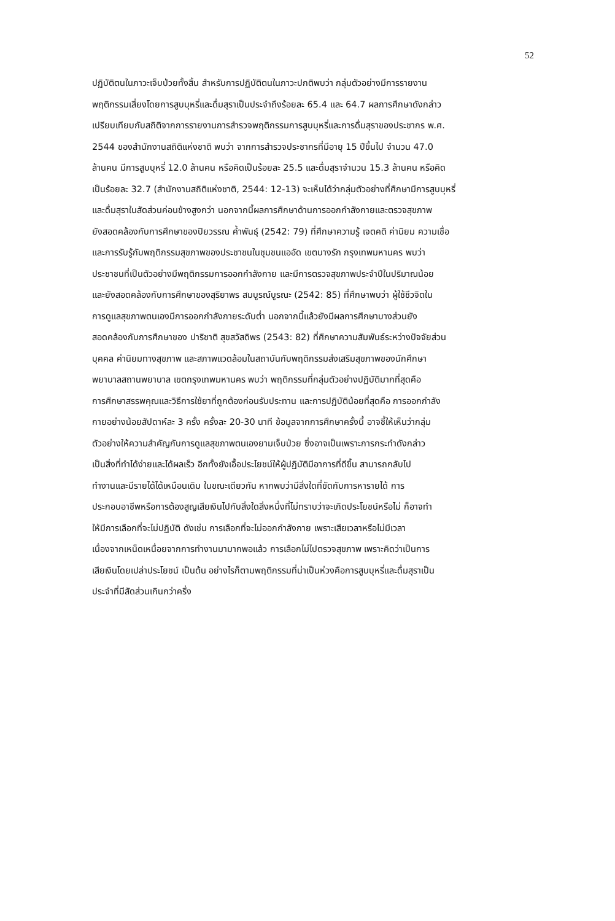52
ปฏิบัติตนในภาวะเจ็บป่วยทั้งสิ้น สำหรับการปฏิบัติตนในภาวะปกติพบว่า กลุ่มตัวอย่างมีการรายงาน
พฤติกรรมเสี่ยงโดยการสูบบุหรี่และดื่มสุราเป็นประจำถึงร้อยละ 65.4 และ 64.7 ผลการศึกษาดังกล่าว
เปรียบเทียบกับสถิติจากการรายงานการสำรวจพฤติกรรมการสูบบุหรี่และการดื่มสุราของประชากร พ.ศ.
2544 ของสำนักงานสถิติแห่งชาติ พบว่า จากการสำรวจประชากรที่มีอายุ 15 ปีขึ้นไป จำนวน 47.0
ล้านคน มีการสูบบุหรี่ 12.0 ล้านคน หรือคิดเป็นร้อยละ 25.5 และดื่มสุราจำนวน 15.3 ล้านคน หรือคิด
เป็นร้อยละ 32.7 (สำนักงานสถิติแห่งชาติ, 2544: 12-13) จะเห็นได้ว่ากลุ่มตัวอย่างที่ศึกษามีการสูบบุหรี่
และดื่มสุราในสัดส่วนค่อนข้างสูงกว่า นอกจากนี้ผลการศึกษาด้านการออกกำลังกายและตรวจสุขภาพ
ยังสอดคล้องกับการศึกษาของปิยวรรณ ค้ำพันธุ์ (2542: 79) ที่ศึกษาความรู้ เจตคติ ค่านิยม ความเชื่อ
และการรับรู้กับพฤติกรรมสุขภาพของประชาชนในชุมชนแออัด เขตบางรัก กรุงเทพมหานคร พบว่า
ประชาชนที่เป็นตัวอย่างมีพฤติกรรมการออกกำลังกาย และมีการตรวจสุขภาพประจำปีในปริมาณน้อย
และยังสอดคล้องกับการศึกษาของสุริยาพร สมบูรณ์บูรณะ (2542: 85) ที่ศึกษาพบว่า ผู้ใช้ชีวจิตใน
การดูแลสุขภาพตนเองมีการออกกำลังกายระดับต่ำ นอกจากนี้แล้วยังมีผลการศึกษาบางส่วนยัง
สอดคล้องกับการศึกษาของ ปาริชาติ สุขสวัสดิพร (2543: 82) ที่ศึกษาความสัมพันธ์ระหว่างปัจจัยส่วน
บุคคล ค่านิยมทางสุขภาพ และสภาพแวดล้อมในสถาบันกับพฤติกรรมส่งเสริมสุขภาพของนักศึกษา
พยาบาลสถานพยาบาล เขตกรุงเทพมหานคร พบว่า พฤติกรรมที่กลุ่มตัวอย่างปฏิบัติมากที่สุดคือ
การศึกษาสรรพคุณและวิธีการใช้ยาที่ถูกต้องก่อนรับประทาน และการปฏิบัติน้อยที่สุดคือ การออกกำลัง
กายอย่างน้อยสัปดาห์ละ 3 ครั้ง ครั้งละ 20-30 นาที ข้อมูลจากการศึกษาครั้งนี้ อาจชี้ให้เห็นว่ากลุ่ม
ตัวอย่างให้ความสำคัญกับการดูแลสุขภาพตนเองยามเจ็บป่วย ซึ่งอาจเป็นเพราะการกระทำดังกล่าว
เป็นสิ่งที่ทำได้ง่ายและได้ผลเร็ว อีกทั้งยังเอื้อประโยชน์ให้ผู้ปฏิบัติมีอาการที่ดีขึ้น สามารถกลับไป
ทำงานและมีรายได้ได้เหมือนเดิม ในขณะเดียวกัน หากพบว่ามีสิ่งใดที่ขัดกับการหารายได้ การ
ประกอบอาชีพหรือการต้องสูญเสียเงินไปกับสิ่งใดสิ่งหนึ่งที่ไม่ทราบว่าจะเกิดประโยชน์หรือไม่ ก็อาจทำ
ให้มีการเลือกที่จะไม่ปฏิบัติ ดังเช่น การเลือกที่จะไม่ออกกำลังกาย เพราะเสียเวลาหรือไม่มีเวลา
เนื่องจากเหน็ดเหนื่อยจากการทำงานมามากพอแล้ว การเลือกไม่ไปตรวจสุขภาพ เพราะคิดว่าเป็นการ
เสียเงินโดยเปล่าประโยชน์ เป็นต้น อย่างไรก็ตามพฤติกรรมที่น่าเป็นห่วงคือการสูบบุหรี่และดื่มสุราเป็น
ประจำที่มีสัดส่วนเกินกว่าครึ่ง